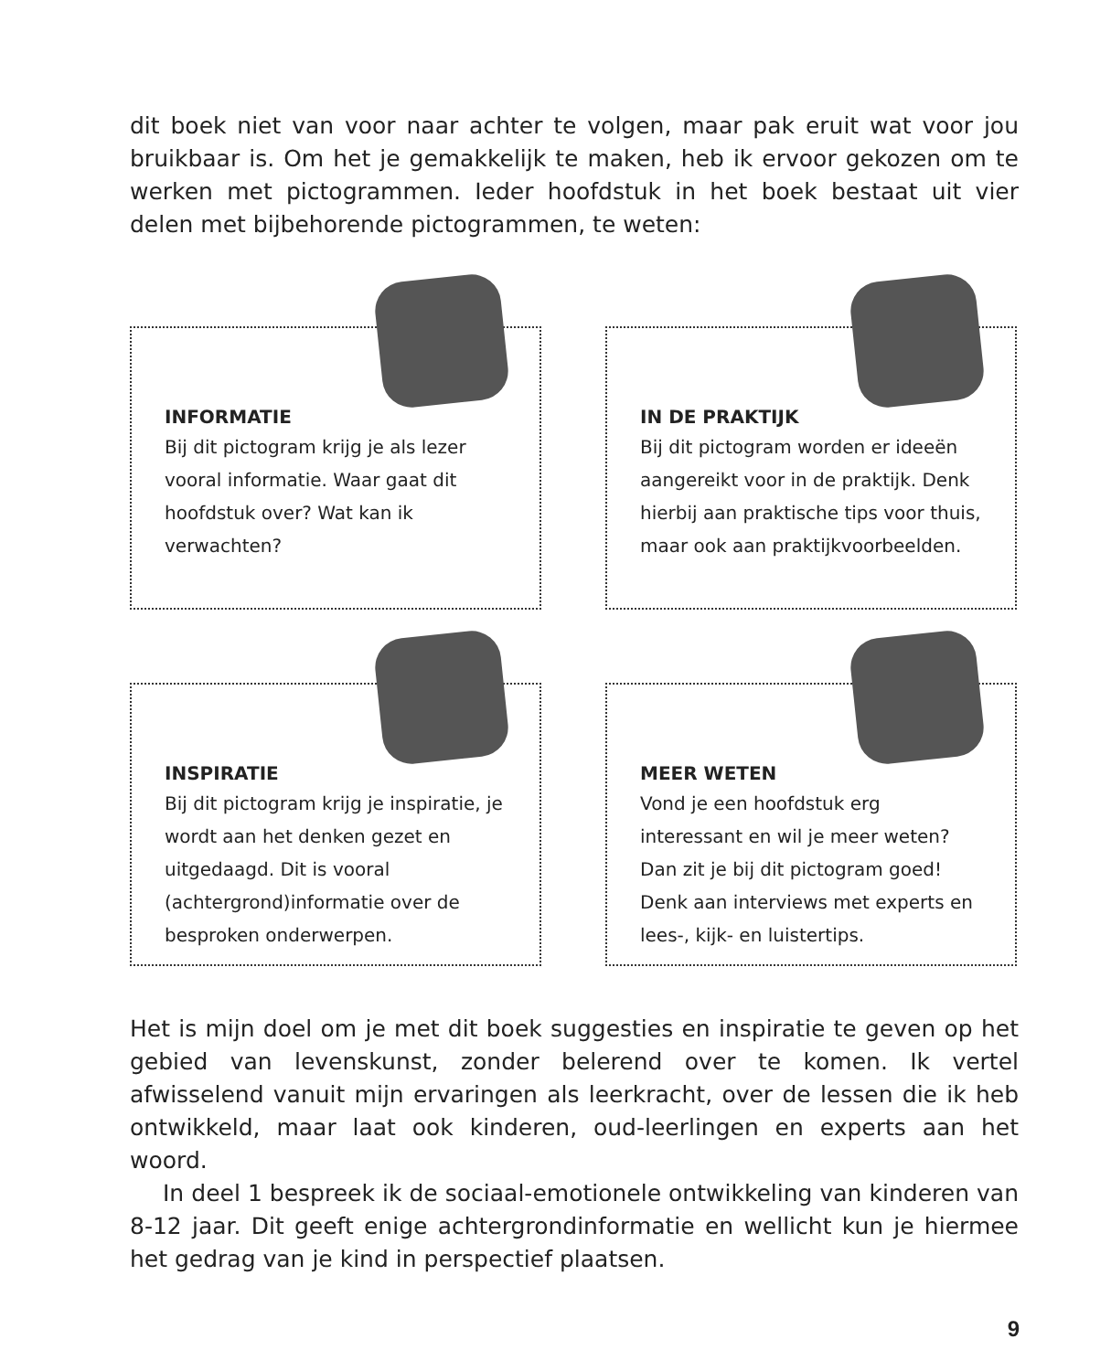dit boek niet van voor naar achter te volgen, maar pak eruit wat voor jou bruikbaar is. Om het je gemakkelijk te maken, heb ik ervoor gekozen om te werken met pictogrammen. Ieder hoofdstuk in het boek bestaat uit vier delen met bijbehorende pictogrammen, te weten:
INFORMATIE
Bij dit pictogram krijg je als lezer vooral informatie. Waar gaat dit hoofdstuk over? Wat kan ik verwachten?
IN DE PRAKTIJK
Bij dit pictogram worden er ideeën aangereikt voor in de praktijk. Denk hierbij aan praktische tips voor thuis, maar ook aan praktijkvoorbeelden.
INSPIRATIE
Bij dit pictogram krijg je inspiratie, je wordt aan het denken gezet en uitgedaagd. Dit is vooral (achtergrond)informatie over de besproken onderwerpen.
MEER WETEN
Vond je een hoofdstuk erg interessant en wil je meer weten? Dan zit je bij dit pictogram goed! Denk aan interviews met experts en lees-, kijk- en luistertips.
Het is mijn doel om je met dit boek suggesties en inspiratie te geven op het gebied van levenskunst, zonder belerend over te komen. Ik vertel afwisselend vanuit mijn ervaringen als leerkracht, over de lessen die ik heb ontwikkeld, maar laat ook kinderen, oud-leerlingen en experts aan het woord.
In deel 1 bespreek ik de sociaal-emotionele ontwikkeling van kinderen van 8-12 jaar. Dit geeft enige achtergrondinformatie en wellicht kun je hiermee het gedrag van je kind in perspectief plaatsen.
9